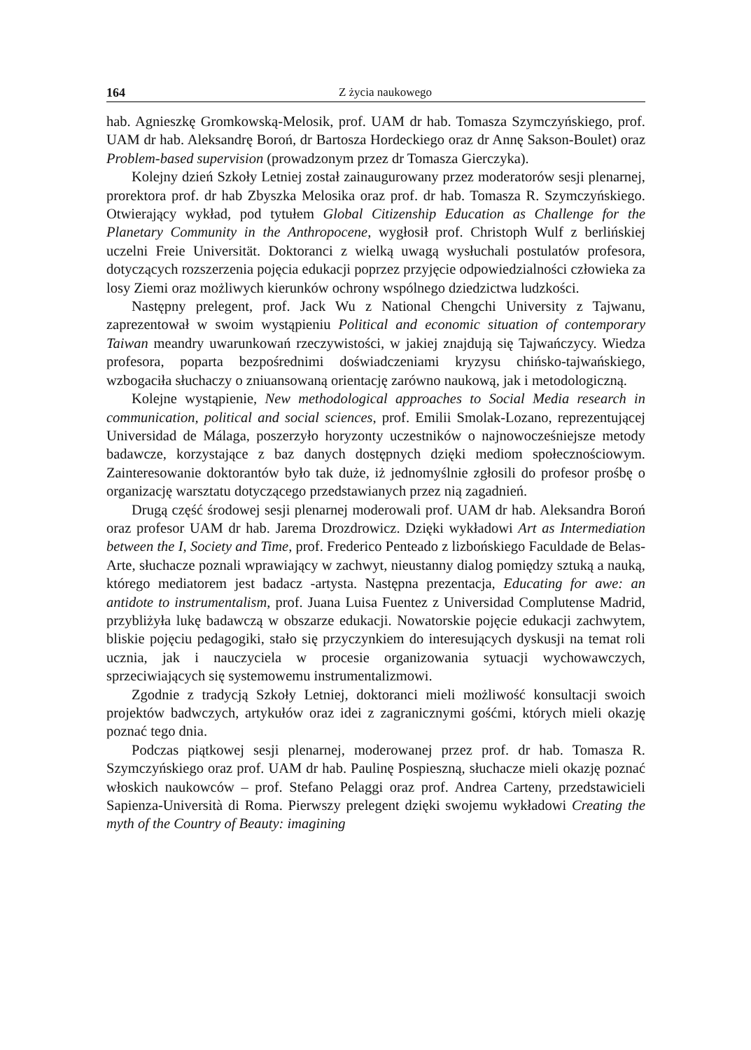164 Z życia naukowego
hab. Agnieszkę Gromkowską-Melosik, prof. UAM dr hab. Tomasza Szymczyńskiego, prof. UAM dr hab. Aleksandrę Boroń, dr Bartosza Hordeckiego oraz dr Annę Sakson-Boulet) oraz Problem-based supervision (prowadzonym przez dr Tomasza Gierczyka).
Kolejny dzień Szkoły Letniej został zainaugurowany przez moderatorów sesji plenarnej, prorektora prof. dr hab Zbyszka Melosika oraz prof. dr hab. Tomasza R. Szymczyńskiego. Otwierający wykład, pod tytułem Global Citizenship Education as Challenge for the Planetary Community in the Anthropocene, wygłosił prof. Christoph Wulf z berlińskiej uczelni Freie Universität. Doktoranci z wielką uwagą wysłuchali postulatów profesora, dotyczących rozszerzenia pojęcia edukacji poprzez przyjęcie odpowiedzialności człowieka za losy Ziemi oraz możliwych kierunków ochrony wspólnego dziedzictwa ludzkości.
Następny prelegent, prof. Jack Wu z National Chengchi University z Tajwanu, zaprezentował w swoim wystąpieniu Political and economic situation of contemporary Taiwan meandry uwarunkowań rzeczywistości, w jakiej znajdują się Tajwańczycy. Wiedza profesora, poparta bezpośrednimi doświadczeniami kryzysu chińsko-tajwańskiego, wzbogaciła słuchaczy o zniuansowaną orientację zarówno naukową, jak i metodologiczną.
Kolejne wystąpienie, New methodological approaches to Social Media research in communication, political and social sciences, prof. Emilii Smolak-Lozano, reprezentującej Universidad de Málaga, poszerzyło horyzonty uczestników o najnowocześniejsze metody badawcze, korzystające z baz danych dostępnych dzięki mediom społecznościowym. Zainteresowanie doktorantów było tak duże, iż jednomyślnie zgłosili do profesor prośbę o organizację warsztatu dotyczącego przedstawianych przez nią zagadnień.
Drugą część środowej sesji plenarnej moderowali prof. UAM dr hab. Aleksandra Boroń oraz profesor UAM dr hab. Jarema Drozdrowicz. Dzięki wykładowi Art as Intermediation between the I, Society and Time, prof. Frederico Penteado z lizbońskiego Faculdade de Belas-Arte, słuchacze poznali wprawiający w zachwyt, nieustanny dialog pomiędzy sztuką a nauką, którego mediatorem jest badacz -artysta. Następna prezentacja, Educating for awe: an antidote to instrumentalism, prof. Juana Luisa Fuentez z Universidad Complutense Madrid, przybliżyła lukę badawczą w obszarze edukacji. Nowatorskie pojęcie edukacji zachwytem, bliskie pojęciu pedagogiki, stało się przyczynkiem do interesujących dyskusji na temat roli ucznia, jak i nauczyciela w procesie organizowania sytuacji wychowawczych, sprzeciwiających się systemowemu instrumentalizmowi.
Zgodnie z tradycją Szkoły Letniej, doktoranci mieli możliwość konsultacji swoich projektów badwczych, artykułów oraz idei z zagranicznymi gośćmi, których mieli okazję poznać tego dnia.
Podczas piątkowej sesji plenarnej, moderowanej przez prof. dr hab. Tomasza R. Szymczyńskiego oraz prof. UAM dr hab. Paulinę Pospieszną, słuchacze mieli okazję poznać włoskich naukowców – prof. Stefano Pelaggi oraz prof. Andrea Carteny, przedstawicieli Sapienza-Università di Roma. Pierwszy prelegent dzięki swojemu wykładowi Creating the myth of the Country of Beauty: imagining